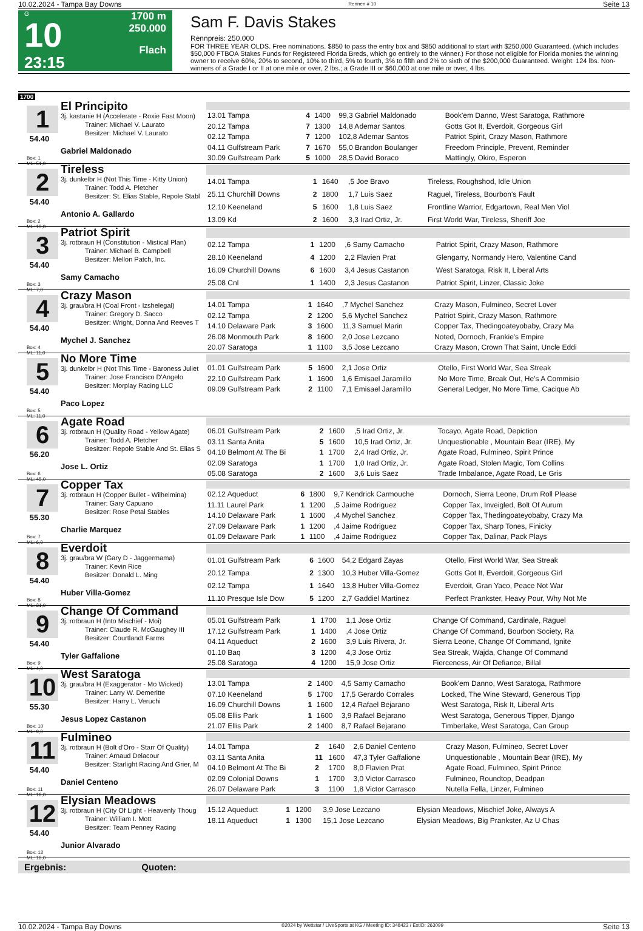10.02.2024 - Tampa Bay Downs Rennen # 10 Seite 13
G
10
23:15
1700 m
250.000
Flach
Sam F. Davis Stakes
Rennpreis: 250.000
FOR THREE YEAR OLDS. Free nominations. $850 to pass the entry box and $850 additional to start with $250,000 Guaranteed. (which includes $50,000 FTBOA Stakes Funds for Registered Florida Breds, which go entirely to the winner.) For those not eligible for Florida monies the winning owner to receive 60%, 20% to second, 10% to third, 5% to fourth, 3% to fifth and 2% to sixth of the $200,000 Guaranteed. Weight: 124 lbs. Non-winners of a Grade I or II at one mile or over, 2 lbs.; a Grade III or $60,000 at one mile or over, 4 lbs.
1700
1
54.40
Box: 1
ML: 51,0
El Principito
3j. kastanie H (Accelerate - Roxie Fast Moon)
Trainer: Michael V. Laurato
Besitzer: Michael V. Laurato
Gabriel Maldonado
| 13.01 Tampa | 4 | 1400 | 99,3 Gabriel Maldonado | Book'em Danno, West Saratoga, Rathmore |
| 20.12 Tampa | 7 | 1300 | 14,8 Ademar Santos | Gotts Got It, Everdoit, Gorgeous Girl |
| 02.12 Tampa | 7 | 1200 | 102,8 Ademar Santos | Patriot Spirit, Crazy Mason, Rathmore |
| 04.11 Gulfstream Park | 7 | 1670 | 55,0 Brandon Boulanger | Freedom Principle, Prevent, Reminder |
| 30.09 Gulfstream Park | 5 | 1000 | 28,5 David Boraco | Mattingly, Okiro, Esperon |
2
54.40
Box: 2
ML: 13,0
Tireless
3j. dunkelbr H (Not This Time - Kitty Union)
Trainer: Todd A. Pletcher
Besitzer: St. Elias Stable, Repole Stabl
Antonio A. Gallardo
| 14.01 Tampa | 1 | 1640 | ,5 Joe Bravo | Tireless, Roughshod, Idle Union |
| 25.11 Churchill Downs | 2 | 1800 | 1,7 Luis Saez | Raguel, Tireless, Bourbon's Fault |
| 12.10 Keeneland | 5 | 1600 | 1,8 Luis Saez | Frontline Warrior, Edgartown, Real Men Viol |
| 13.09 Kd | 2 | 1600 | 3,3 Irad Ortiz, Jr. | First World War, Tireless, Sheriff Joe |
3
54.40
Box: 3
ML: 7,0
Patriot Spirit
3j. rotbraun H (Constitution - Mistical Plan)
Trainer: Michael B. Campbell
Besitzer: Mellon Patch, Inc.
Samy Camacho
| 02.12 Tampa | 1 | 1200 | ,6 Samy Camacho | Patriot Spirit, Crazy Mason, Rathmore |
| 28.10 Keeneland | 4 | 1200 | 2,2 Flavien Prat | Glengarry, Normandy Hero, Valentine Cand |
| 16.09 Churchill Downs | 6 | 1600 | 3,4 Jesus Castanon | West Saratoga, Risk It, Liberal Arts |
| 25.08 Cnl | 1 | 1400 | 2,3 Jesus Castanon | Patriot Spirit, Linzer, Classic Joke |
4
54.40
Box: 4
ML: 11,0
Crazy Mason
3j. grau/bra H (Coal Front - Izshelegal)
Trainer: Gregory D. Sacco
Besitzer: Wright, Donna And Reeves T
Mychel J. Sanchez
| 14.01 Tampa | 1 | 1640 | ,7 Mychel Sanchez | Crazy Mason, Fulmineo, Secret Lover |
| 02.12 Tampa | 2 | 1200 | 5,6 Mychel Sanchez | Patriot Spirit, Crazy Mason, Rathmore |
| 14.10 Delaware Park | 3 | 1600 | 11,3 Samuel Marin | Copper Tax, Thedingoateyobaby, Crazy Ma |
| 26.08 Monmouth Park | 8 | 1600 | 2,0 Jose Lezcano | Noted, Dornoch, Frankie's Empire |
| 20.07 Saratoga | 1 | 1100 | 3,5 Jose Lezcano | Crazy Mason, Crown That Saint, Uncle Eddi |
5
54.40
Box: 5
ML: 11,0
No More Time
3j. dunkelbr H (Not This Time - Baroness Juliet
Trainer: Jose Francisco D'Angelo
Besitzer: Morplay Racing LLC
Paco Lopez
| 01.01 Gulfstream Park | 5 | 1600 | 2,1 Jose Ortiz | Otello, First World War, Sea Streak |
| 22.10 Gulfstream Park | 1 | 1600 | 1,6 Emisael Jaramillo | No More Time, Break Out, He's A Commisio |
| 09.09 Gulfstream Park | 2 | 1100 | 7,1 Emisael Jaramillo | General Ledger, No More Time, Cacique Ab |
6
56.20
Box: 6
ML: 45,0
Agate Road
3j. rotbraun H (Quality Road - Yellow Agate)
Trainer: Todd A. Pletcher
Besitzer: Repole Stable And St. Elias S
Jose L. Ortiz
| 06.01 Gulfstream Park | 2 | 1600 | ,5 Irad Ortiz, Jr. | Tocayo, Agate Road, Depiction |
| 03.11 Santa Anita | 5 | 1600 | 10,5 Irad Ortiz, Jr. | Unquestionable , Mountain Bear (IRE), My |
| 04.10 Belmont At The Bi | 1 | 1700 | 2,4 Irad Ortiz, Jr. | Agate Road, Fulmineo, Spirit Prince |
| 02.09 Saratoga | 1 | 1700 | 1,0 Irad Ortiz, Jr. | Agate Road, Stolen Magic, Tom Collins |
| 05.08 Saratoga | 2 | 1600 | 3,6 Luis Saez | Trade Imbalance, Agate Road, Le Gris |
7
55.30
Box: 7
ML: 6,0
Copper Tax
3j. rotbraun H (Copper Bullet - Wilhelmina)
Trainer: Gary Capuano
Besitzer: Rose Petal Stables
Charlie Marquez
| 02.12 Aqueduct | 6 | 1800 | 9,7 Kendrick Carmouche | Dornoch, Sierra Leone, Drum Roll Please |
| 11.11 Laurel Park | 1 | 1200 | ,5 Jaime Rodriguez | Copper Tax, Inveigled, Bolt Of Aurum |
| 14.10 Delaware Park | 1 | 1600 | ,4 Mychel Sanchez | Copper Tax, Thedingoateyobaby, Crazy Ma |
| 27.09 Delaware Park | 1 | 1200 | ,4 Jaime Rodriguez | Copper Tax, Sharp Tones, Finicky |
| 01.09 Delaware Park | 1 | 1100 | ,4 Jaime Rodriguez | Copper Tax, Dalinar, Pack Plays |
8
54.40
Box: 8
ML: 31,0
Everdoit
3j. grau/bra W (Gary D - Jaggermama)
Trainer: Kevin Rice
Besitzer: Donald L. Ming
Huber Villa-Gomez
| 01.01 Gulfstream Park | 6 | 1600 | 54,2 Edgard Zayas | Otello, First World War, Sea Streak |
| 20.12 Tampa | 2 | 1300 | 10,3 Huber Villa-Gomez | Gotts Got It, Everdoit, Gorgeous Girl |
| 02.12 Tampa | 1 | 1640 | 13,8 Huber Villa-Gomez | Everdoit, Gran Yaco, Peace Not War |
| 11.10 Presque Isle Dow | 5 | 1200 | 2,7 Gaddiel Martinez | Perfect Prankster, Heavy Pour, Why Not Me |
9
54.40
Box: 9
ML: 4,0
Change Of Command
3j. rotbraun H (Into Mischief - Moi)
Trainer: Claude R. McGaughey III
Besitzer: Courtlandt Farms
Tyler Gaffalione
| 05.01 Gulfstream Park | 1 | 1700 | 1,1 Jose Ortiz | Change Of Command, Cardinale, Raguel |
| 17.12 Gulfstream Park | 1 | 1400 | ,4 Jose Ortiz | Change Of Command, Bourbon Society, Ra |
| 04.11 Aqueduct | 2 | 1600 | 3,9 Luis Rivera, Jr. | Sierra Leone, Change Of Command, Ignite |
| 01.10 Baq | 3 | 1200 | 4,3 Jose Ortiz | Sea Streak, Wajda, Change Of Command |
| 25.08 Saratoga | 4 | 1200 | 15,9 Jose Ortiz | Fierceness, Air Of Defiance, Billal |
10
55.30
Box: 10
ML: 9,0
West Saratoga
3j. grau/bra H (Exaggerator - Mo Wicked)
Trainer: Larry W. Demeritte
Besitzer: Harry L. Veruchi
Jesus Lopez Castanon
| 13.01 Tampa | 2 | 1400 | 4,5 Samy Camacho | Book'em Danno, West Saratoga, Rathmore |
| 07.10 Keeneland | 5 | 1700 | 17,5 Gerardo Corrales | Locked, The Wine Steward, Generous Tipp |
| 16.09 Churchill Downs | 1 | 1600 | 12,4 Rafael Bejarano | West Saratoga, Risk It, Liberal Arts |
| 05.08 Ellis Park | 1 | 1600 | 3,9 Rafael Bejarano | West Saratoga, Generous Tipper, Django |
| 21.07 Ellis Park | 2 | 1400 | 8,7 Rafael Bejarano | Timberlake, West Saratoga, Can Group |
11
54.40
Box: 11
ML: 16,0
Fulmineo
3j. rotbraun H (Bolt d'Oro - Starr Of Quality)
Trainer: Arnaud Delacour
Besitzer: Starlight Racing And Grier, M
Daniel Centeno
| 14.01 Tampa | 2 | 1640 | 2,6 Daniel Centeno | Crazy Mason, Fulmineo, Secret Lover |
| 03.11 Santa Anita | 11 | 1600 | 47,3 Tyler Gaffalione | Unquestionable , Mountain Bear (IRE), My |
| 04.10 Belmont At The Bi | 2 | 1700 | 8,0 Flavien Prat | Agate Road, Fulmineo, Spirit Prince |
| 02.09 Colonial Downs | 1 | 1700 | 3,0 Victor Carrasco | Fulmineo, Roundtop, Deadpan |
| 26.07 Delaware Park | 3 | 1100 | 1,8 Victor Carrasco | Nutella Fella, Linzer, Fulmineo |
12
54.40
Box: 12
ML: 16,0
Elysian Meadows
3j. rotbraun H (City Of Light - Heavenly Thoug
Trainer: William I. Mott
Besitzer: Team Penney Racing
Junior Alvarado
| 15.12 Aqueduct | 1 | 1200 | 3,9 Jose Lezcano | Elysian Meadows, Mischief Joke, Always A |
| 18.11 Aqueduct | 1 | 1300 | 15,1 Jose Lezcano | Elysian Meadows, Big Prankster, Az U Chas |
Ergebnis: Quoten:
10.02.2024 - Tampa Bay Downs ©2024 by Wettstar / LiveSports.at KG / Meeting ID: 348423 / ExtID: 263099 Seite 13